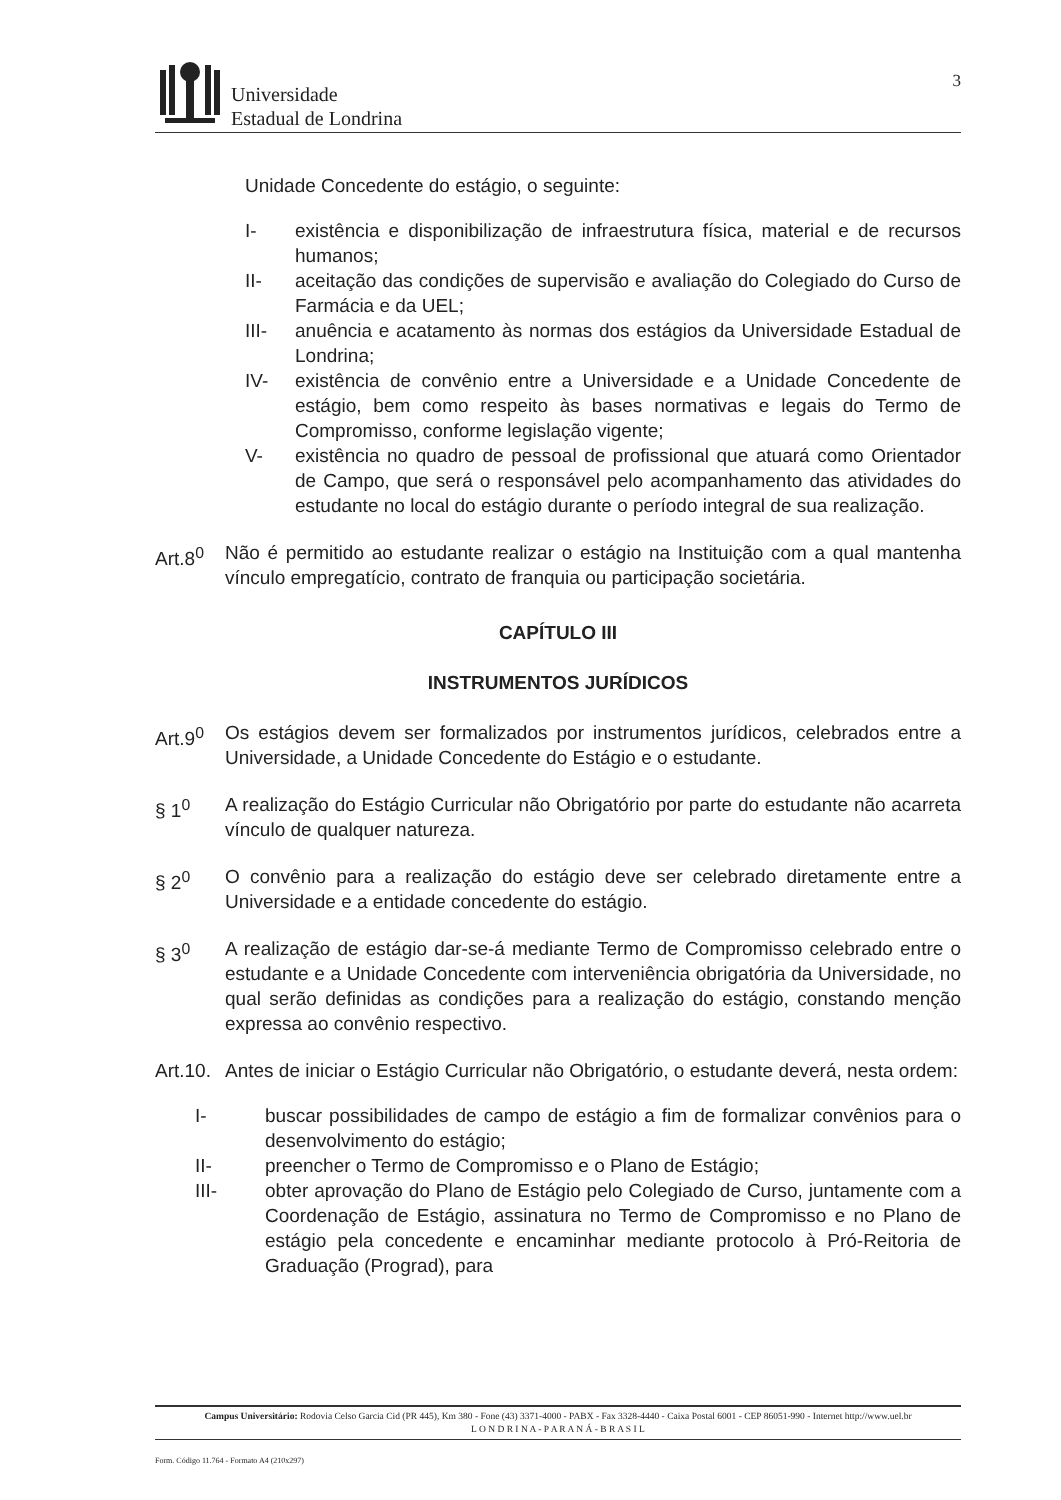Universidade
Estadual de Londrina
3
Unidade Concedente do estágio, o seguinte:
I- existência e disponibilização de infraestrutura física, material e de recursos humanos;
II- aceitação das condições de supervisão e avaliação do Colegiado do Curso de Farmácia e da UEL;
III- anuência e acatamento às normas dos estágios da Universidade Estadual de Londrina;
IV- existência de convênio entre a Universidade e a Unidade Concedente de estágio, bem como respeito às bases normativas e legais do Termo de Compromisso, conforme legislação vigente;
V- existência no quadro de pessoal de profissional que atuará como Orientador de Campo, que será o responsável pelo acompanhamento das atividades do estudante no local do estágio durante o período integral de sua realização.
Art.8<sup>0</sup> Não é permitido ao estudante realizar o estágio na Instituição com a qual mantenha vínculo empregatício, contrato de franquia ou participação societária.
CAPÍTULO III
INSTRUMENTOS JURÍDICOS
Art.9<sup>0</sup> Os estágios devem ser formalizados por instrumentos jurídicos, celebrados entre a Universidade, a Unidade Concedente do Estágio e o estudante.
§ 1<sup>0</sup> A realização do Estágio Curricular não Obrigatório por parte do estudante não acarreta vínculo de qualquer natureza.
§ 2<sup>0</sup> O convênio para a realização do estágio deve ser celebrado diretamente entre a Universidade e a entidade concedente do estágio.
§ 3<sup>0</sup> A realização de estágio dar-se-á mediante Termo de Compromisso celebrado entre o estudante e a Unidade Concedente com interveniência obrigatória da Universidade, no qual serão definidas as condições para a realização do estágio, constando menção expressa ao convênio respectivo.
Art.10.
Antes de iniciar o Estágio Curricular não Obrigatório, o estudante deverá, nesta ordem:
I- buscar possibilidades de campo de estágio a fim de formalizar convênios para o desenvolvimento do estágio;
II- preencher o Termo de Compromisso e o Plano de Estágio;
III- obter aprovação do Plano de Estágio pelo Colegiado de Curso, juntamente com a Coordenação de Estágio, assinatura no Termo de Compromisso e no Plano de estágio pela concedente e encaminhar mediante protocolo à Pró-Reitoria de Graduação (Prograd), para
Campus Universitário: Rodovia Celso Garcia Cid (PR 445), Km 380 - Fone (43) 3371-4000 - PABX - Fax 3328-4440 - Caixa Postal 6001 - CEP 86051-990 - Internet http://www.uel.br
L O N D R I N A - P A R A N Á - B R A S I L
Form. Código 11.764 - Formato A4 (210x297)